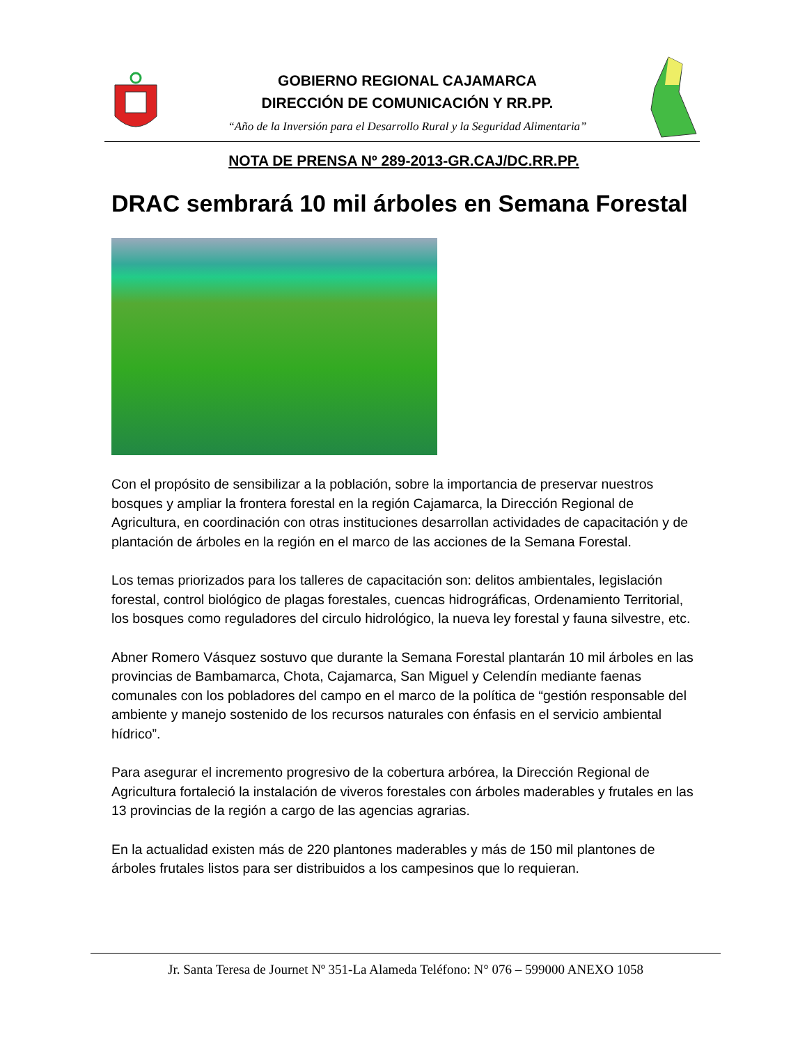GOBIERNO REGIONAL CAJAMARCA
DIRECCIÓN DE COMUNICACIÓN Y RR.PP.
“Año de la Inversión para el Desarrollo Rural y la Seguridad Alimentaria”
NOTA DE PRENSA Nº 289-2013-GR.CAJ/DC.RR.PP.
DRAC sembrará 10 mil árboles en Semana Forestal
Con el propósito de sensibilizar a la población, sobre la importancia de preservar nuestros bosques y ampliar la frontera forestal en la región Cajamarca, la Dirección Regional de Agricultura, en coordinación con otras instituciones desarrollan actividades de capacitación y de plantación de árboles en la región en el marco de las acciones de la Semana Forestal.
Los temas priorizados para los talleres de capacitación son: delitos ambientales, legislación forestal, control biológico de plagas forestales, cuencas hidrográficas, Ordenamiento Territorial, los bosques como reguladores del circulo hidrológico, la nueva ley forestal y fauna silvestre, etc.
Abner Romero Vásquez sostuvo que durante la Semana Forestal plantarán 10 mil árboles en las provincias de Bambamarca, Chota, Cajamarca, San Miguel y Celendín mediante faenas comunales con los pobladores del campo en el marco de la política de “gestión responsable del ambiente y manejo sostenido de los recursos naturales con énfasis en el servicio ambiental hídrico”.
Para asegurar el incremento progresivo de la cobertura arbórea, la Dirección Regional de Agricultura fortaleció la instalación de viveros forestales con árboles maderables y frutales en las 13 provincias de la región a cargo de las agencias agrarias.
En la actualidad existen más de 220 plantones maderables y más de 150 mil plantones de árboles frutales listos para ser distribuidos a los campesinos que lo requieran.
Jr. Santa Teresa de Journet Nº 351-La Alameda Teléfono: N° 076 – 599000 ANEXO 1058